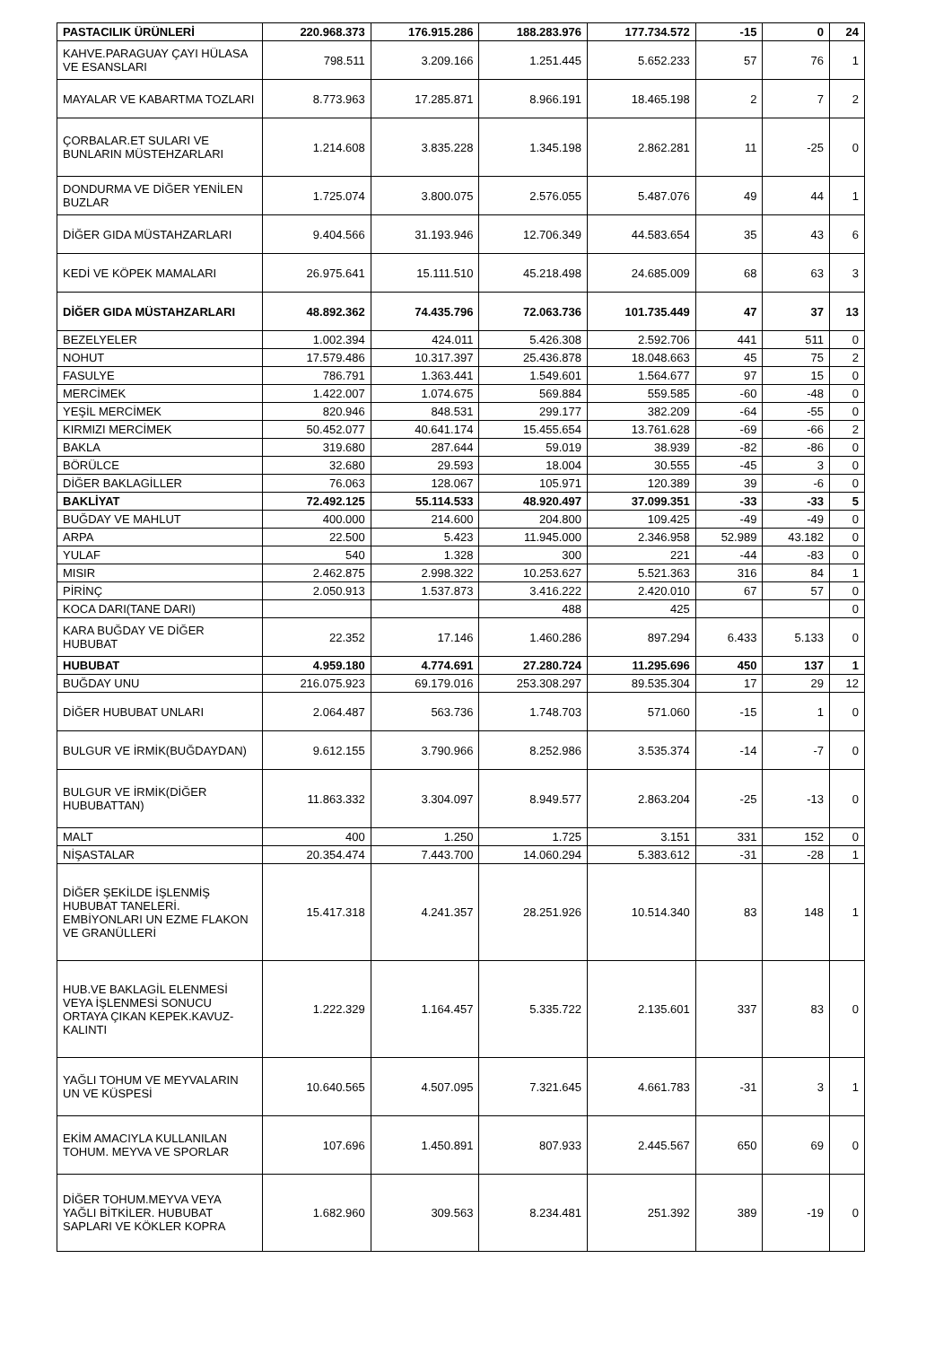| PASTACILIK ÜRÜNLERİ | 220.968.373 | 176.915.286 | 188.283.976 | 177.734.572 | -15 | 0 | 24 |
| KAHVE.PARAGUAY ÇAYI HÜLASA VE ESANSLARI | 798.511 | 3.209.166 | 1.251.445 | 5.652.233 | 57 | 76 | 1 |
| MAYALAR VE KABARTMA TOZLARI | 8.773.963 | 17.285.871 | 8.966.191 | 18.465.198 | 2 | 7 | 2 |
| ÇORBALAR.ET SULARI VE BUNLARIN MÜSTEHZARLARI | 1.214.608 | 3.835.228 | 1.345.198 | 2.862.281 | 11 | -25 | 0 |
| DONDURMA VE DİĞER YENİLEN BUZLAR | 1.725.074 | 3.800.075 | 2.576.055 | 5.487.076 | 49 | 44 | 1 |
| DİĞER GIDA MÜSTAHZARLARI | 9.404.566 | 31.193.946 | 12.706.349 | 44.583.654 | 35 | 43 | 6 |
| KEDİ VE KÖPEK MAMALARI | 26.975.641 | 15.111.510 | 45.218.498 | 24.685.009 | 68 | 63 | 3 |
| DİĞER GIDA MÜSTAHZARLARI | 48.892.362 | 74.435.796 | 72.063.736 | 101.735.449 | 47 | 37 | 13 |
| BEZELYELER | 1.002.394 | 424.011 | 5.426.308 | 2.592.706 | 441 | 511 | 0 |
| NOHUT | 17.579.486 | 10.317.397 | 25.436.878 | 18.048.663 | 45 | 75 | 2 |
| FASULYE | 786.791 | 1.363.441 | 1.549.601 | 1.564.677 | 97 | 15 | 0 |
| MERCİMEK | 1.422.007 | 1.074.675 | 569.884 | 559.585 | -60 | -48 | 0 |
| YEŞİL MERCİMEK | 820.946 | 848.531 | 299.177 | 382.209 | -64 | -55 | 0 |
| KIRMIZI MERCİMEK | 50.452.077 | 40.641.174 | 15.455.654 | 13.761.628 | -69 | -66 | 2 |
| BAKLA | 319.680 | 287.644 | 59.019 | 38.939 | -82 | -86 | 0 |
| BÖRÜLCE | 32.680 | 29.593 | 18.004 | 30.555 | -45 | 3 | 0 |
| DİĞER BAKLAGİLLER | 76.063 | 128.067 | 105.971 | 120.389 | 39 | -6 | 0 |
| BAKLİYAT | 72.492.125 | 55.114.533 | 48.920.497 | 37.099.351 | -33 | -33 | 5 |
| BUĞDAY VE MAHLUT | 400.000 | 214.600 | 204.800 | 109.425 | -49 | -49 | 0 |
| ARPA | 22.500 | 5.423 | 11.945.000 | 2.346.958 | 52.989 | 43.182 | 0 |
| YULAF | 540 | 1.328 | 300 | 221 | -44 | -83 | 0 |
| MISIR | 2.462.875 | 2.998.322 | 10.253.627 | 5.521.363 | 316 | 84 | 1 |
| PİRİNÇ | 2.050.913 | 1.537.873 | 3.416.222 | 2.420.010 | 67 | 57 | 0 |
| KOCA DARI(TANE DARI) | | | 488 | 425 | | | 0 |
| KARA BUĞDAY VE DİĞER HUBUBAT | 22.352 | 17.146 | 1.460.286 | 897.294 | 6.433 | 5.133 | 0 |
| HUBUBAT | 4.959.180 | 4.774.691 | 27.280.724 | 11.295.696 | 450 | 137 | 1 |
| BUĞDAY UNU | 216.075.923 | 69.179.016 | 253.308.297 | 89.535.304 | 17 | 29 | 12 |
| DİĞER HUBUBAT UNLARI | 2.064.487 | 563.736 | 1.748.703 | 571.060 | -15 | 1 | 0 |
| BULGUR VE İRMİK(BUĞDAYDAN) | 9.612.155 | 3.790.966 | 8.252.986 | 3.535.374 | -14 | -7 | 0 |
| BULGUR VE İRMİK(DİĞER HUBUBATTAN) | 11.863.332 | 3.304.097 | 8.949.577 | 2.863.204 | -25 | -13 | 0 |
| MALT | 400 | 1.250 | 1.725 | 3.151 | 331 | 152 | 0 |
| NİŞASTALAR | 20.354.474 | 7.443.700 | 14.060.294 | 5.383.612 | -31 | -28 | 1 |
| DİĞER ŞEKİLDE İŞLENMİŞ HUBUBAT TANELERİ. EMBİYONLARI UN EZME FLAKON VE GRANÜLLERİ | 15.417.318 | 4.241.357 | 28.251.926 | 10.514.340 | 83 | 148 | 1 |
| HUB.VE BAKLAGİL ELENMESİ VEYA İŞLENMESİ SONUCU ORTAYA ÇIKAN KEPEK.KAVUZ-KALINTI | 1.222.329 | 1.164.457 | 5.335.722 | 2.135.601 | 337 | 83 | 0 |
| YAĞLI TOHUM VE MEYVALARIN UN VE KÜSPESİ | 10.640.565 | 4.507.095 | 7.321.645 | 4.661.783 | -31 | 3 | 1 |
| EKİM AMACIYLA KULLANILAN TOHUM. MEYVA VE SPORLAR | 107.696 | 1.450.891 | 807.933 | 2.445.567 | 650 | 69 | 0 |
| DİĞER TOHUM.MEYVA VEYA YAĞLI BİTKİLER. HUBUBAT SAPLARI VE KÖKLER KOPRA | 1.682.960 | 309.563 | 8.234.481 | 251.392 | 389 | -19 | 0 |